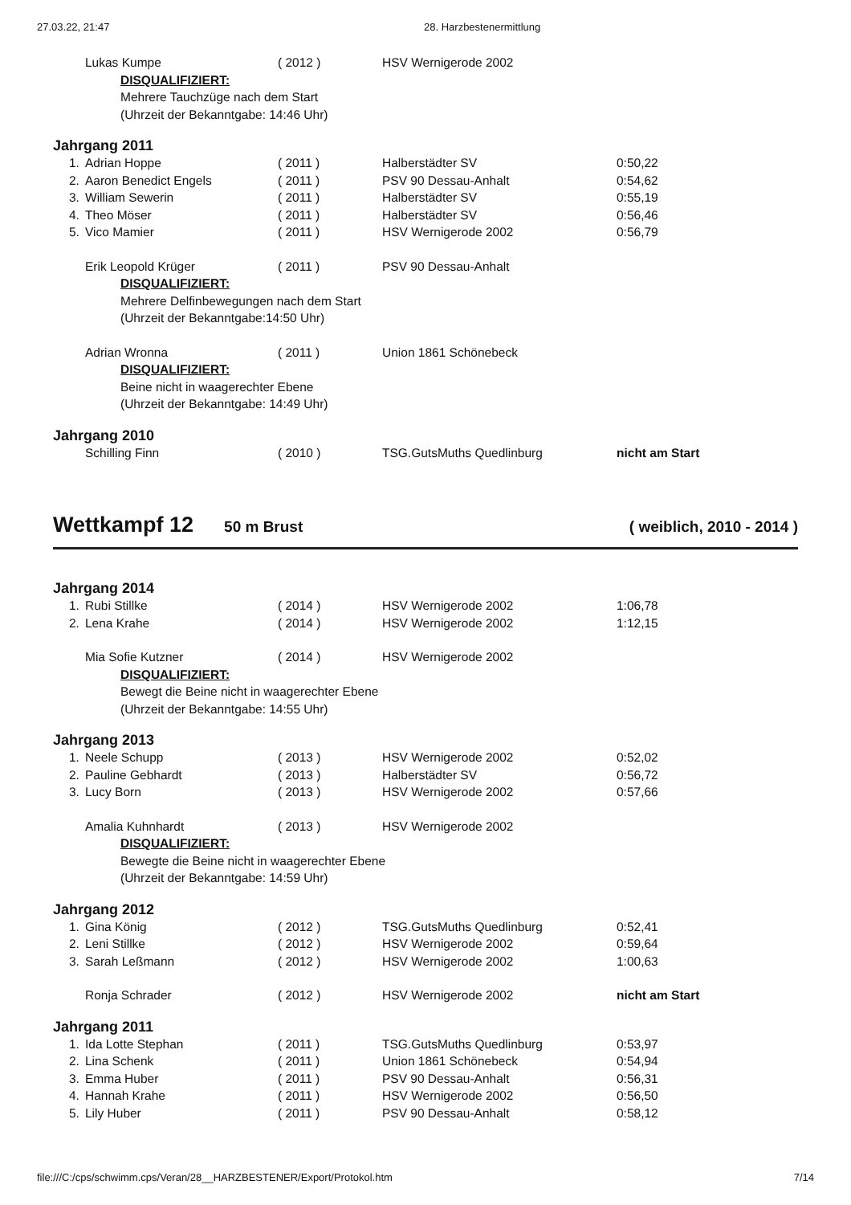27.03.22, 21:47 28. Harzbestenermittlung
| | Lukas Kumpe | ( 2012 ) | HSV Wernigerode 2002 | |
| | DISQUALIFIZIERT: | | | |
| | Mehrere Tauchzüge nach dem Start | | | |
| | (Uhrzeit der Bekanntgabe: 14:46 Uhr) | | | |
Jahrgang 2011
| 1. | Adrian Hoppe | ( 2011 ) | Halberstädter SV | 0:50,22 |
| 2. | Aaron Benedict Engels | ( 2011 ) | PSV 90 Dessau-Anhalt | 0:54,62 |
| 3. | William Sewerin | ( 2011 ) | Halberstädter SV | 0:55,19 |
| 4. | Theo Möser | ( 2011 ) | Halberstädter SV | 0:56,46 |
| 5. | Vico Mamier | ( 2011 ) | HSV Wernigerode 2002 | 0:56,79 |
| | Erik Leopold Krüger | ( 2011 ) | PSV 90 Dessau-Anhalt | |
| | DISQUALIFIZIERT: | | | |
| | Mehrere Delfinbewegungen nach dem Start | | | |
| | (Uhrzeit der Bekanntgabe:14:50 Uhr) | | | |
| | Adrian Wronna | ( 2011 ) | Union 1861 Schönebeck | |
| | DISQUALIFIZIERT: | | | |
| | Beine nicht in waagerechter Ebene | | | |
| | (Uhrzeit der Bekanntgabe: 14:49 Uhr) | | | |
Jahrgang 2010
| | Schilling Finn | ( 2010 ) | TSG.GutsMuths Quedlinburg | nicht am Start |
Wettkampf 12 50 m Brust ( weiblich, 2010 - 2014 )
Jahrgang 2014
| 1. | Rubi Stillke | ( 2014 ) | HSV Wernigerode 2002 | 1:06,78 |
| 2. | Lena Krahe | ( 2014 ) | HSV Wernigerode 2002 | 1:12,15 |
| | Mia Sofie Kutzner | ( 2014 ) | HSV Wernigerode 2002 | |
| | DISQUALIFIZIERT: | | | |
| | Bewegt die Beine nicht in waagerechter Ebene | | | |
| | (Uhrzeit der Bekanntgabe: 14:55 Uhr) | | | |
Jahrgang 2013
| 1. | Neele Schupp | ( 2013 ) | HSV Wernigerode 2002 | 0:52,02 |
| 2. | Pauline Gebhardt | ( 2013 ) | Halberstädter SV | 0:56,72 |
| 3. | Lucy Born | ( 2013 ) | HSV Wernigerode 2002 | 0:57,66 |
| | Amalia Kuhnhardt | ( 2013 ) | HSV Wernigerode 2002 | |
| | DISQUALIFIZIERT: | | | |
| | Bewegte die Beine nicht in waagerechter Ebene | | | |
| | (Uhrzeit der Bekanntgabe: 14:59 Uhr) | | | |
Jahrgang 2012
| 1. | Gina König | ( 2012 ) | TSG.GutsMuths Quedlinburg | 0:52,41 |
| 2. | Leni Stillke | ( 2012 ) | HSV Wernigerode 2002 | 0:59,64 |
| 3. | Sarah Leßmann | ( 2012 ) | HSV Wernigerode 2002 | 1:00,63 |
| | Ronja Schrader | ( 2012 ) | HSV Wernigerode 2002 | nicht am Start |
Jahrgang 2011
| 1. | Ida Lotte Stephan | ( 2011 ) | TSG.GutsMuths Quedlinburg | 0:53,97 |
| 2. | Lina Schenk | ( 2011 ) | Union 1861 Schönebeck | 0:54,94 |
| 3. | Emma Huber | ( 2011 ) | PSV 90 Dessau-Anhalt | 0:56,31 |
| 4. | Hannah Krahe | ( 2011 ) | HSV Wernigerode 2002 | 0:56,50 |
| 5. | Lily Huber | ( 2011 ) | PSV 90 Dessau-Anhalt | 0:58,12 |
file:///C:/cps/schwimm.cps/Veran/28__HARZBESTENER/Export/Protokol.htm 7/14